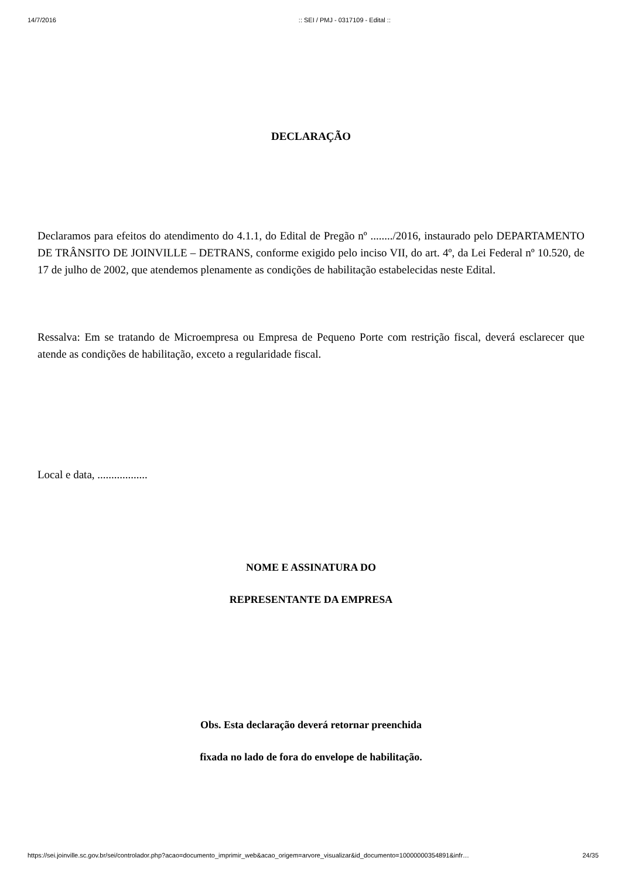14/7/2016:: SEI / PMJ - 0317109 - Edital ::
DECLARAÇÃO
Declaramos para efeitos do atendimento do 4.1.1, do Edital de Pregão nº ......../2016, instaurado pelo DEPARTAMENTO DE TRÂNSITO DE JOINVILLE – DETRANS, conforme exigido pelo inciso VII, do art. 4º, da Lei Federal nº 10.520, de 17 de julho de 2002, que atendemos plenamente as condições de habilitação estabelecidas neste Edital.
Ressalva: Em se tratando de Microempresa ou Empresa de Pequeno Porte com restrição fiscal, deverá esclarecer que atende as condições de habilitação, exceto a regularidade fiscal.
Local e data, ..................
NOME E ASSINATURA DO
REPRESENTANTE DA EMPRESA
Obs. Esta declaração deverá retornar preenchida
fixada no lado de fora do envelope de habilitação.
https://sei.joinville.sc.gov.br/sei/controlador.php?acao=documento_imprimir_web&acao_origem=arvore_visualizar&id_documento=10000000354891&infr… 24/35